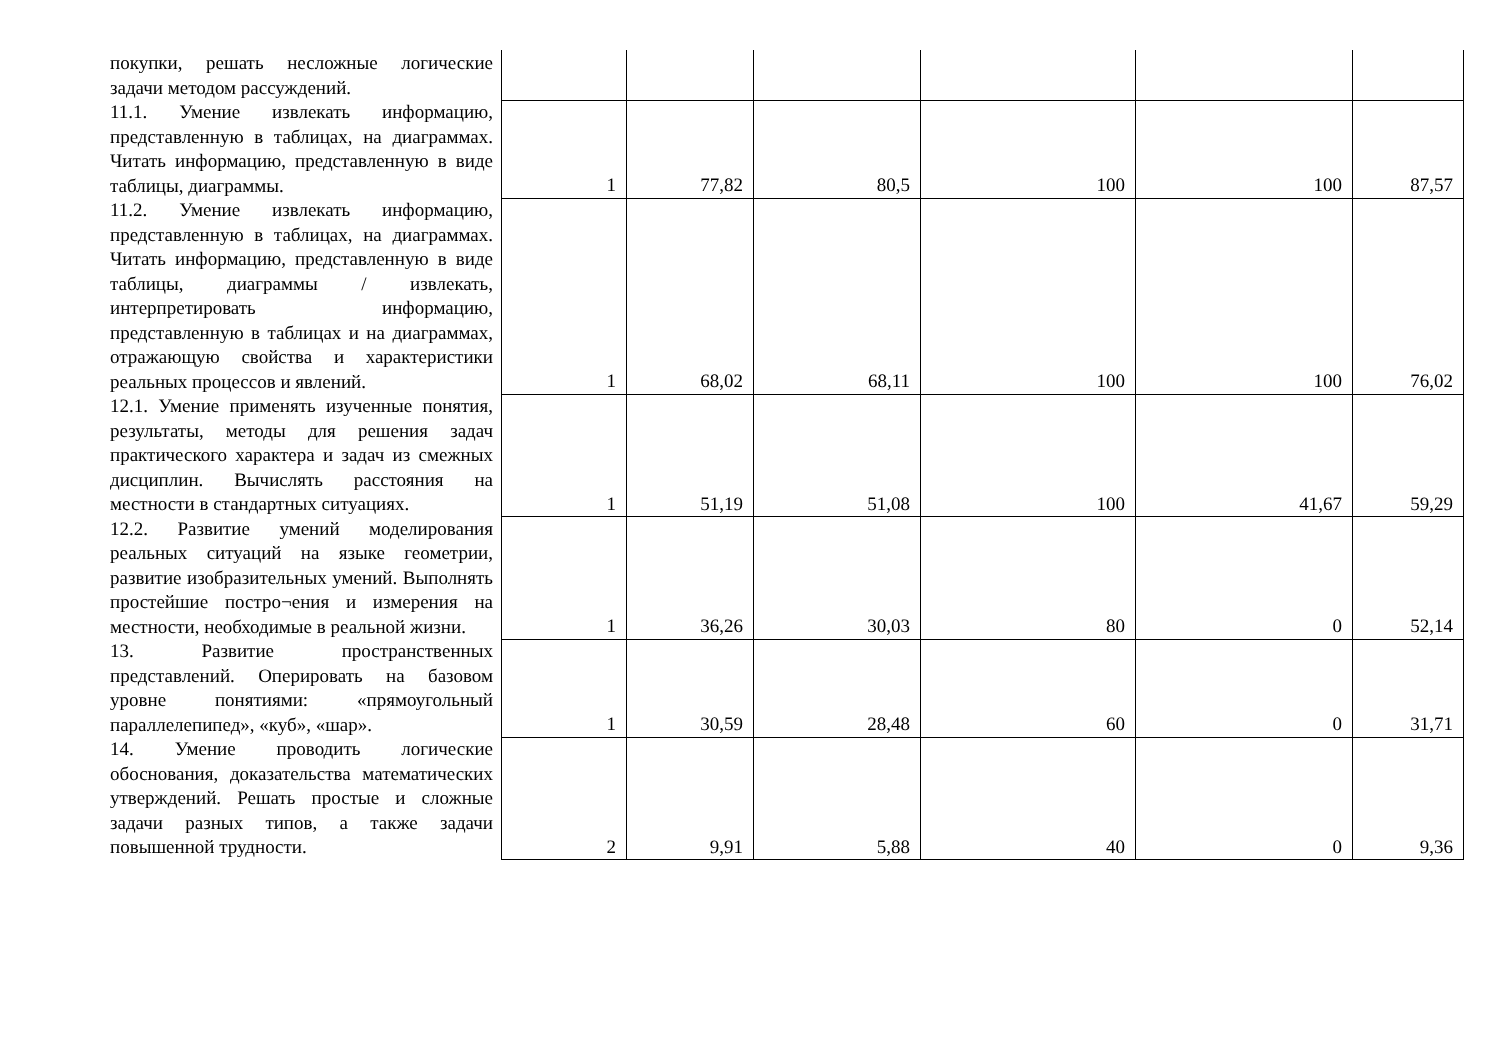| покупки, решать несложные логические задачи методом рассуждений. | | | | | | |
| 11.1. Умение извлекать информацию, представленную в таблицах, на диаграммах. Читать информацию, представленную в виде таблицы, диаграммы. | 1 | 77,82 | 80,5 | 100 | 100 | 87,57 |
| 11.2. Умение извлекать информацию, представленную в таблицах, на диаграммах. Читать информацию, представленную в виде таблицы, диаграммы / извлекать, интерпретировать информацию, представленную в таблицах и на диаграммах, отражающую свойства и характеристики реальных процессов и явлений. | 1 | 68,02 | 68,11 | 100 | 100 | 76,02 |
| 12.1. Умение применять изученные понятия, результаты, методы для решения задач практического характера и задач из смежных дисциплин. Вычислять расстояния на местности в стандартных ситуациях. | 1 | 51,19 | 51,08 | 100 | 41,67 | 59,29 |
| 12.2. Развитие умений моделирования реальных ситуаций на языке геометрии, развитие изобразительных умений. Выполнять простейшие постро¬ения и измерения на местности, необходимые в реальной жизни. | 1 | 36,26 | 30,03 | 80 | 0 | 52,14 |
| 13. Развитие пространственных представлений. Оперировать на базовом уровне понятиями: «прямоугольный параллелепипед», «куб», «шар». | 1 | 30,59 | 28,48 | 60 | 0 | 31,71 |
| 14. Умение проводить логические обоснования, доказательства математических утверждений. Решать простые и сложные задачи разных типов, а также задачи повышенной трудности. | 2 | 9,91 | 5,88 | 40 | 0 | 9,36 |